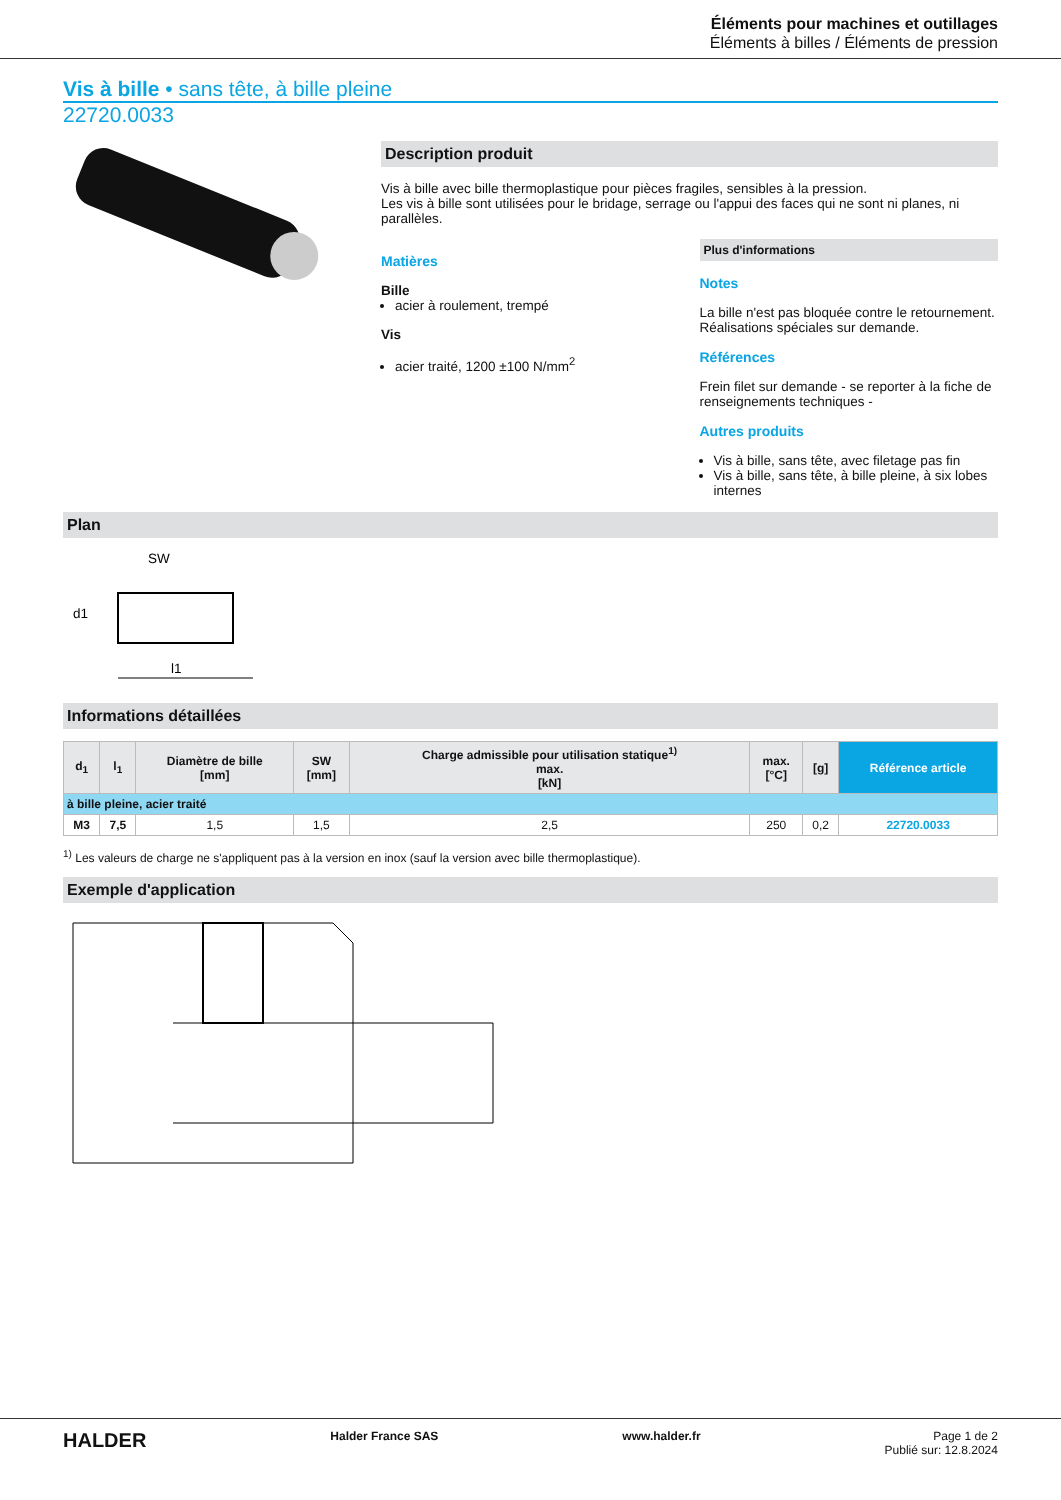Éléments pour machines et outillages
Éléments à billes / Éléments de pression
Vis à bille • sans tête, à bille pleine
22720.0033
Description produit
Vis à bille avec bille thermoplastique pour pièces fragiles, sensibles à la pression.
Les vis à bille sont utilisées pour le bridage, serrage ou l'appui des faces qui ne sont ni planes, ni parallèles.
Matières
Bille
acier à roulement, trempé
Vis
acier traité, 1200 ±100 N/mm<sup>2</sup>
Plus d'informations
Notes
La bille n'est pas bloquée contre le retournement.
Réalisations spéciales sur demande.
Références
Frein filet sur demande - se reporter à la fiche de renseignements techniques -
Autres produits
Vis à bille, sans tête, avec filetage pas fin
Vis à bille, sans tête, à bille pleine, à six lobes internes
Plan
SW
d1
l1
Informations détaillées
| d<sub>1</sub> | l<sub>1</sub> | Diamètre de bille [mm] | SW [mm] | Charge admissible pour utilisation statique<sup>1)</sup> max. [kN] | max. [°C] | [g] | Référence article |
| --- | --- | --- | --- | --- | --- | --- | --- |
| à bille pleine, acier traité | | | | | | | |
| M3 | 7,5 | 1,5 | 1,5 | 2,5 | 250 | 0,2 | 22720.0033 |
<sup>1)</sup> Les valeurs de charge ne s'appliquent pas à la version en inox (sauf la version avec bille thermoplastique).
Exemple d'application
HALDER Halder France SAS www.halder.fr Page 1 de 2
Publié sur: 12.8.2024